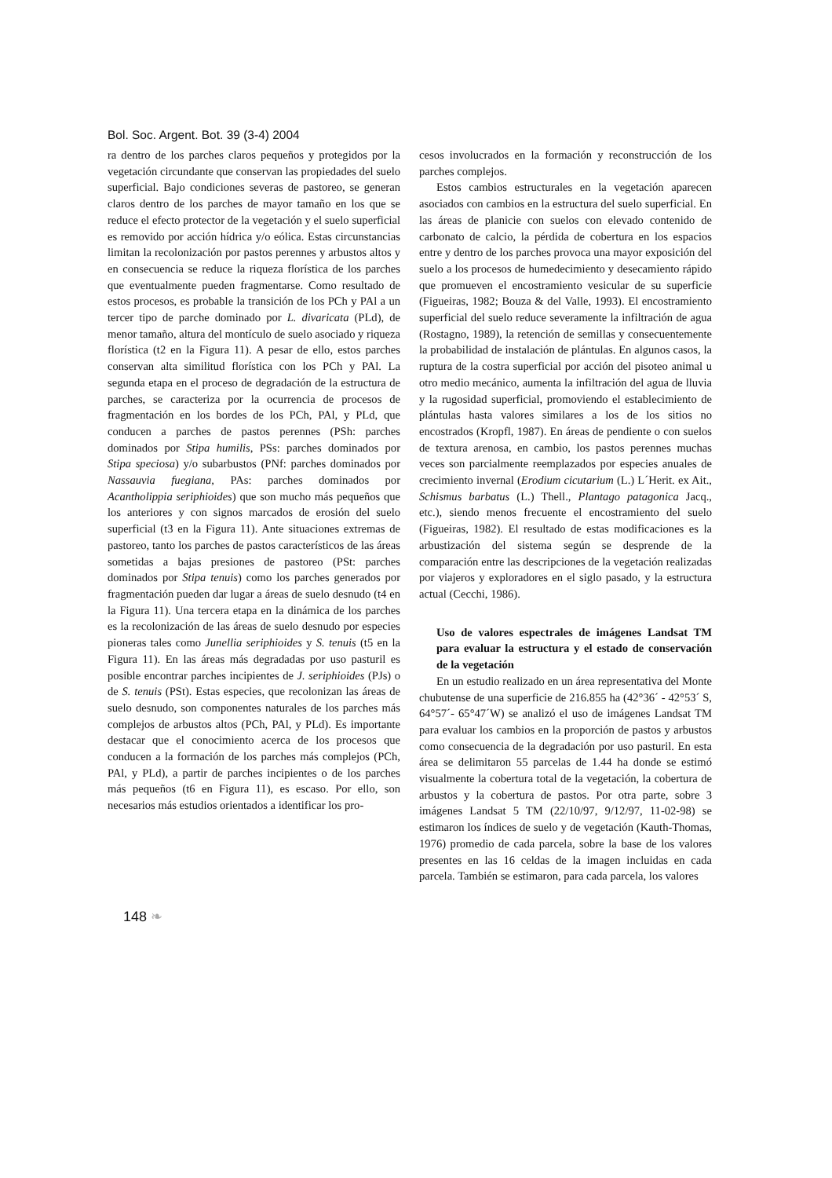Bol. Soc. Argent. Bot. 39 (3-4) 2004
ra dentro de los parches claros pequeños y protegidos por la vegetación circundante que conservan las propiedades del suelo superficial. Bajo condiciones severas de pastoreo, se generan claros dentro de los parches de mayor tamaño en los que se reduce el efecto protector de la vegetación y el suelo superficial es removido por acción hídrica y/o eólica. Estas circunstancias limitan la recolonización por pastos perennes y arbustos altos y en consecuencia se reduce la riqueza florística de los parches que eventualmente pueden fragmentarse. Como resultado de estos procesos, es probable la transición de los PCh y PAl a un tercer tipo de parche dominado por L. divaricata (PLd), de menor tamaño, altura del montículo de suelo asociado y riqueza florística (t2 en la Figura 11). A pesar de ello, estos parches conservan alta similitud florística con los PCh y PAl. La segunda etapa en el proceso de degradación de la estructura de parches, se caracteriza por la ocurrencia de procesos de fragmentación en los bordes de los PCh, PAl, y PLd, que conducen a parches de pastos perennes (PSh: parches dominados por Stipa humilis, PSs: parches dominados por Stipa speciosa) y/o subarbustos (PNf: parches dominados por Nassauvia fuegiana, PAs: parches dominados por Acantholippia seriphioides) que son mucho más pequeños que los anteriores y con signos marcados de erosión del suelo superficial (t3 en la Figura 11). Ante situaciones extremas de pastoreo, tanto los parches de pastos característicos de las áreas sometidas a bajas presiones de pastoreo (PSt: parches dominados por Stipa tenuis) como los parches generados por fragmentación pueden dar lugar a áreas de suelo desnudo (t4 en la Figura 11). Una tercera etapa en la dinámica de los parches es la recolonización de las áreas de suelo desnudo por especies pioneras tales como Junellia seriphioides y S. tenuis (t5 en la Figura 11). En las áreas más degradadas por uso pasturil es posible encontrar parches incipientes de J. seriphioides (PJs) o de S. tenuis (PSt). Estas especies, que recolonizan las áreas de suelo desnudo, son componentes naturales de los parches más complejos de arbustos altos (PCh, PAl, y PLd). Es importante destacar que el conocimiento acerca de los procesos que conducen a la formación de los parches más complejos (PCh, PAl, y PLd), a partir de parches incipientes o de los parches más pequeños (t6 en Figura 11), es escaso. Por ello, son necesarios más estudios orientados a identificar los pro-
cesos involucrados en la formación y reconstrucción de los parches complejos.
Estos cambios estructurales en la vegetación aparecen asociados con cambios en la estructura del suelo superficial. En las áreas de planicie con suelos con elevado contenido de carbonato de calcio, la pérdida de cobertura en los espacios entre y dentro de los parches provoca una mayor exposición del suelo a los procesos de humedecimiento y desecamiento rápido que promueven el encostramiento vesicular de su superficie (Figueiras, 1982; Bouza & del Valle, 1993). El encostramiento superficial del suelo reduce severamente la infiltración de agua (Rostagno, 1989), la retención de semillas y consecuentemente la probabilidad de instalación de plántulas. En algunos casos, la ruptura de la costra superficial por acción del pisoteo animal u otro medio mecánico, aumenta la infiltración del agua de lluvia y la rugosidad superficial, promoviendo el establecimiento de plántulas hasta valores similares a los de los sitios no encostrados (Kropfl, 1987). En áreas de pendiente o con suelos de textura arenosa, en cambio, los pastos perennes muchas veces son parcialmente reemplazados por especies anuales de crecimiento invernal (Erodium cicutarium (L.) L´Herit. ex Ait., Schismus barbatus (L.) Thell., Plantago patagonica Jacq., etc.), siendo menos frecuente el encostramiento del suelo (Figueiras, 1982). El resultado de estas modificaciones es la arbustización del sistema según se desprende de la comparación entre las descripciones de la vegetación realizadas por viajeros y exploradores en el siglo pasado, y la estructura actual (Cecchi, 1986).
Uso de valores espectrales de imágenes Landsat TM para evaluar la estructura y el estado de conservación de la vegetación
En un estudio realizado en un área representativa del Monte chubutense de una superficie de 216.855 ha (42°36´ - 42°53´ S, 64°57´- 65°47´W) se analizó el uso de imágenes Landsat TM para evaluar los cambios en la proporción de pastos y arbustos como consecuencia de la degradación por uso pasturil. En esta área se delimitaron 55 parcelas de 1.44 ha donde se estimó visualmente la cobertura total de la vegetación, la cobertura de arbustos y la cobertura de pastos. Por otra parte, sobre 3 imágenes Landsat 5 TM (22/10/97, 9/12/97, 11-02-98) se estimaron los índices de suelo y de vegetación (Kauth-Thomas, 1976) promedio de cada parcela, sobre la base de los valores presentes en las 16 celdas de la imagen incluidas en cada parcela. También se estimaron, para cada parcela, los valores
148 ❧